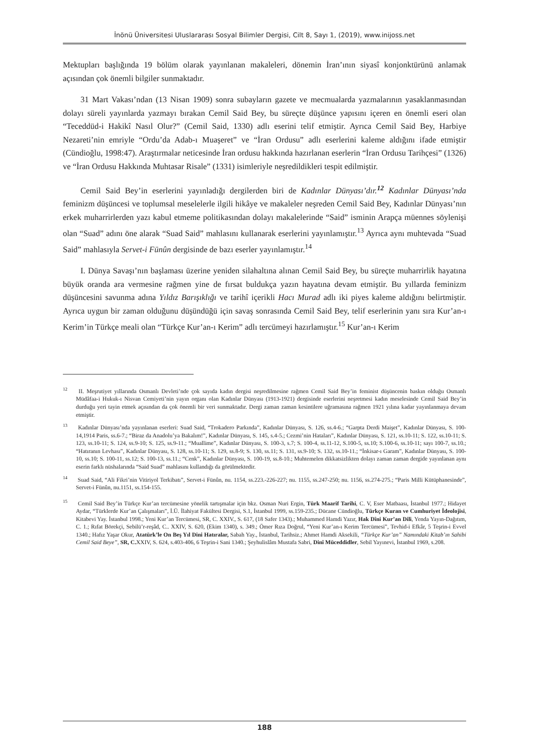İnönü Üniversitesi Uluslararası Sosyal Bilimler Dergisi, Cilt 8, Sayı 1, (2019), www.inijoss.net
Mektupları başlığında 19 bölüm olarak yayınlanan makaleleri, dönemin İran’ının siyasî konjonktürünü anlamak açısından çok önemli bilgiler sunmaktadır.
31 Mart Vakası’ndan (13 Nisan 1909) sonra subayların gazete ve mecmualarda yazmalarının yasaklanmasından dolayı süreli yayınlarda yazmayı bırakan Cemil Said Bey, bu süreçte düşünce yapısını içeren en önemli eseri olan “Teceddüd-i Hakikî Nasıl Olur?” (Cemil Said, 1330) adlı eserini telif etmiştir. Ayrıca Cemil Said Bey, Harbiye Nezareti’nin emriyle “Ordu’da Adab-ı Muaşeret” ve “İran Ordusu” adlı eserlerini kaleme aldığını ifade etmiştir (Cündioğlu, 1998:47). Araştırmalar neticesinde İran ordusu hakkında hazırlanan eserlerin “İran Ordusu Tarihçesi” (1326) ve “İran Ordusu Hakkında Muhtasar Risale” (1331) isimleriyle neşredildikleri tespit edilmiştir.
Cemil Said Bey’in eserlerini yayınladığı dergilerden biri de Kadınlar Dünyası’dır.<sup>12</sup> Kadınlar Dünyası’nda feminizm düşüncesi ve toplumsal meselelerle ilgili hikâye ve makaleler neşreden Cemil Said Bey, Kadınlar Dünyası’nın erkek muharrirlerden yazı kabul etmeme politikasından dolayı makalelerinde “Said” isminin Arapça müennes söylenişi olan “Suad” adını öne alarak “Suad Said” mahlasını kullanarak eserlerini yayınlamıştır.<sup>13</sup> Ayrıca aynı muhtevada “Suad Said” mahlasıyla Servet-i Fünûn dergisinde de bazı eserler yayınlamıştır.<sup>14</sup>
I. Dünya Savaşı’nın başlaması üzerine yeniden silahaltına alınan Cemil Said Bey, bu süreçte muharrirlik hayatına büyük oranda ara vermesine rağmen yine de fırsat buldukça yazın hayatına devam etmiştir. Bu yıllarda feminizm düşüncesini savunma adına Yıldız Barışıklığı ve tarihî içerikli Hacı Murad adlı iki piyes kaleme aldığını belirtmiştir. Ayrıca uygun bir zaman olduğunu düşündüğü için savaş sonrasında Cemil Said Bey, telif eserlerinin yanı sıra Kur’an-ı Kerim’in Türkçe meali olan “Türkçe Kur’an-ı Kerim” adlı tercümeyi hazırlamıştır.<sup>15</sup> Kur’an-ı Kerim
<sup>12</sup> II. Meşrutiyet yıllarında Osmanlı Devleti’nde çok sayıda kadın dergisi neşredilmesine rağmen Cemil Said Bey’in feminist düşüncenin baskın olduğu Osmanlı Müdâfaa-i Hukuk-ı Nisvan Cemiyeti’nin yayın organı olan Kadınlar Dünyası (1913-1921) dergisinde eserlerini neşretmesi kadın meselesinde Cemil Said Bey’in durduğu yeri tayin etmek açısından da çok önemli bir veri sunmaktadır. Dergi zaman zaman kesintilere uğramasına rağmen 1921 yılına kadar yayınlanmaya devam etmiştir.
<sup>13</sup> Kadınlar Dünyası’nda yayınlanan eserleri: Suad Said, “Trokadero Parkında”, Kadınlar Dünyası, S. 126, ss.4-6.; “Garpta Derdi Maişet”, Kadınlar Dünyası, S. 100-14,1914 Paris, ss.6-7.; “Biraz da Anadolu’ya Bakalım!”, Kadınlar Dünyası, S. 145, s.4-5.; Cezmi’nin Hataları”, Kadınlar Dünyası, S. 121, ss.10-11; S. 122, ss.10-11; S. 123, ss.10-11; S. 124, ss.9-10; S. 125, ss.9-11.; “Muallime”, Kadınlar Dünyası, S. 100-3, s.7; S. 100-4, ss.11-12, S.100-5, ss.10; S.100-6, ss.10-11; sayı 100-7, ss.10.; “Hatıranın Levhası”, Kadınlar Dünyası, S. 128, ss.10-11; S. 129, ss.8-9; S. 130, ss.11; S. 131, ss.9-10; S. 132, ss.10-11.; “İnkisar-ı Garam”, Kadınlar Dünyası, S. 100-10, ss.10; S. 100-11, ss.12; S. 100-13, ss.11.; “Cenk”, Kadınlar Dünyası, S. 100-19, ss.8-10.; Muhtemelen dikkatsizlikten dolayı zaman zaman dergide yayınlanan aynı eserin farklı nüshalarında “Said Suad” mahlasını kullandığı da görülmektedir.
<sup>14</sup> Suad Said, “Ali Fikri’nin Vitiriyol Terkibatı”, Servet-i Fünûn, nu. 1154, ss.223.-226-227; nu. 1155, ss.247-250; nu. 1156, ss.274-275.; “Paris Milli Kütüphanesinde”, Servet-i Fünûn, nu.1151, ss.154-155.
<sup>15</sup> Cemil Said Bey’in Türkçe Kur’an tercümesine yönelik tartışmalar için bkz. Osman Nuri Ergin, Türk Maarif Tarihi, C. V, Eser Matbaası, İstanbul 1977.; Hidayet Aydar, “Türklerde Kur’an Çalışmaları”, İ.Ü. İlahiyat Fakültesi Dergisi, S.1, İstanbul 1999, ss.159-235.; Dücane Cündioğlu, Türkçe Kuran ve Cumhuriyet İdeolojisi, Kitabevi Yay. İstanbul 1998.; Yeni Kur’an Tercümesi, SR, C. XXIV., S. 617, (18 Safer 1343).; Muhammed Hamdi Yazır, Hak Dîni Kur’an Dili, Yenda Yayın-Dağıtım, C. 1.; Rıfat Börekçi, Sebilü’r-reşâd, C.. XXIV, S. 620, (Ekim 1340), s. 349.; Ömer Rıza Doğrul, “Yeni Kur’an-ı Kerim Tercümesi”, Tevhid-i Efkâr, 5 Teşrin-i Evvel 1340.; Hafız Yaşar Okur, Atatürk’le On Beş Yıl Dini Hatıralar, Sabah Yay., İstanbul, Tarihsiz.; Ahmet Hamdi Aksekili, “Türkçe Kur’an” Namındaki Kitab’ın Sahibi Cemil Said Beye”, SR, C. XXIV, S. 624, s.403-406, 6 Teşrin-i Sani 1340.; Şeyhulislâm Mustafa Sabri, Dinî Müceddidler, Sebil Yayınevi, İstanbul 1969, s.208.
188